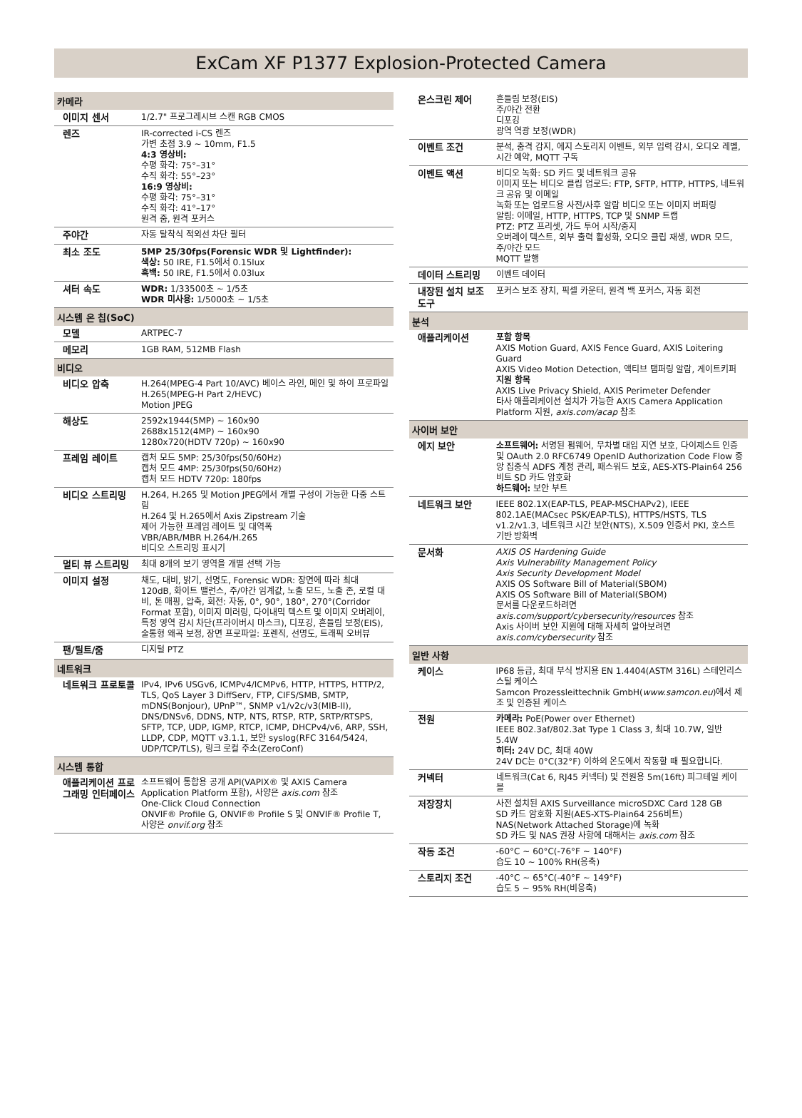ExCam XF P1377 Explosion-Protected Camera
| 카메라 | |
| --- | --- |
| 이미지 센서 | 1/2.7" 프로그레시브 스캔 RGB CMOS |
| 렌즈 | IR-corrected i-CS 렌즈 가변 초점 3.9 ~ 10mm, F1.5 4:3 영상비: 수평 화각: 75°–31° 수직 화각: 55°–23° 16:9 영상비: 수평 화각: 75°–31° 수직 화각: 41°–17° 원격 줌, 원격 포커스 |
| 주야간 | 자동 탈착식 적외선 차단 필터 |
| 최소 조도 | 5MP 25/30fps(Forensic WDR 및 Lightfinder): 색상: 50 IRE, F1.5에서 0.15lux 흑백: 50 IRE, F1.5에서 0.03lux |
| 셔터 속도 | WDR: 1/33500초 ~ 1/5초 WDR 미사용: 1/5000초 ~ 1/5초 |
| 시스템 온 칩(SoC) | |
| 모델 | ARTPEC-7 |
| 메모리 | 1GB RAM, 512MB Flash |
| 비디오 | |
| 비디오 압축 | H.264(MPEG-4 Part 10/AVC) 베이스 라인, 메인 및 하이 프로파일 H.265(MPEG-H Part 2/HEVC) Motion JPEG |
| 해상도 | 2592x1944(5MP) ~ 160x90 2688x1512(4MP) ~ 160x90 1280x720(HDTV 720p) ~ 160x90 |
| 프레임 레이트 | 캡처 모드 5MP: 25/30fps(50/60Hz) 캡처 모드 4MP: 25/30fps(50/60Hz) 캡처 모드 HDTV 720p: 180fps |
| 비디오 스트리밍 | H.264, H.265 및 Motion JPEG에서 개별 구성이 가능한 다중 스트림 H.264 및 H.265에서 Axis Zipstream 기술 제어 가능한 프레임 레이트 및 대역폭 VBR/ABR/MBR H.264/H.265 비디오 스트리밍 표시기 |
| 멀티 뷰 스트리밍 | 최대 8개의 보기 영역을 개별 선택 가능 |
| 이미지 설정 | 채도, 대비, 밝기, 선명도, Forensic WDR: 장면에 따라 최대 120dB, 화이트 밸런스, 주/야간 임계값, 노출 모드, 노출 존, 로컬 대비, 톤 매핑, 압축, 회전: 자동, 0°, 90°, 180°, 270°(Corridor Format 포함), 이미지 미러링, 다이내믹 텍스트 및 이미지 오버레이, 특정 영역 감시 차단(프라이버시 마스크), 디포깅, 흔들림 보정(EIS), 술통형 왜곡 보정, 장면 프로파일: 포렌직, 선명도, 트래픽 오버뷰 |
| 팬/틸트/줌 | 디지털 PTZ |
| 네트워크 | |
| 네트워크 프로토콜 | IPv4, IPv6 USGv6, ICMPv4/ICMPv6, HTTP, HTTPS, HTTP/2, TLS, QoS Layer 3 DiffServ, FTP, CIFS/SMB, SMTP, mDNS(Bonjour), UPnP™, SNMP v1/v2c/v3(MIB-II), DNS/DNSv6, DDNS, NTP, NTS, RTSP, RTP, SRTP/RTSPS, SFTP, TCP, UDP, IGMP, RTCP, ICMP, DHCPv4/v6, ARP, SSH, LLDP, CDP, MQTT v3.1.1, 보안 syslog(RFC 3164/5424, UDP/TCP/TLS), 링크 로컬 주소(ZeroConf) |
| 시스템 통합 | |
| 애플리케이션 프로그래밍 인터페이스 | 소프트웨어 통합용 공개 API(VAPIX® 및 AXIS Camera Application Platform 포함), 사양은 axis.com 참조 One-Click Cloud Connection ONVIF® Profile G, ONVIF® Profile S 및 ONVIF® Profile T, 사양은 onvif.org 참조 |
| 온스크린 제어 | 흔들림 보정(EIS) 주/야간 전환 디포깅 광역 역광 보정(WDR) |
| 이벤트 조건 | 분석, 충격 감지, 에지 스토리지 이벤트, 외부 입력 감시, 오디오 레벨, 시간 예약, MQTT 구독 |
| 이벤트 액션 | 비디오 녹화: SD 카드 및 네트워크 공유 이미지 또는 비디오 클립 업로드: FTP, SFTP, HTTP, HTTPS, 네트워크 공유 및 이메일 녹화 또는 업로드용 사전/사후 알람 비디오 또는 이미지 버퍼링 알림: 이메일, HTTP, HTTPS, TCP 및 SNMP 트랩 PTZ: PTZ 프리셋, 가드 투어 시작/중지 오버레이 텍스트, 외부 출력 활성화, 오디오 클립 재생, WDR 모드, 주/야간 모드 MQTT 발행 |
| 데이터 스트리밍 | 이벤트 데이터 |
| 내장된 설치 보조 도구 | 포커스 보조 장치, 픽셀 카운터, 원격 백 포커스, 자동 회전 |
| 분석 | |
| 애플리케이션 | 포함 항목 AXIS Motion Guard, AXIS Fence Guard, AXIS Loitering Guard AXIS Video Motion Detection, 액티브 탬퍼링 알람, 게이트키퍼 지원 항목 AXIS Live Privacy Shield, AXIS Perimeter Defender 타사 애플리케이션 설치가 가능한 AXIS Camera Application Platform 지원, axis.com/acap 참조 |
| 사이버 보안 | |
| 에지 보안 | 소프트웨어: 서명된 펌웨어, 무차별 대입 지연 보호, 다이제스트 인증 및 OAuth 2.0 RFC6749 OpenID Authorization Code Flow 중앙 집중식 ADFS 계정 관리, 패스워드 보호, AES-XTS-Plain64 256비트 SD 카드 암호화 하드웨어: 보안 부트 |
| 네트워크 보안 | IEEE 802.1X(EAP-TLS, PEAP-MSCHAPv2), IEEE 802.1AE(MACsec PSK/EAP-TLS), HTTPS/HSTS, TLS v1.2/v1.3, 네트워크 시간 보안(NTS), X.509 인증서 PKI, 호스트 기반 방화벽 |
| 문서화 | AXIS OS Hardening Guide Axis Vulnerability Management Policy Axis Security Development Model AXIS OS Software Bill of Material(SBOM) AXIS OS Software Bill of Material(SBOM) 문서를 다운로드하려면 axis.com/support/cybersecurity/resources 참조 Axis 사이버 보안 지원에 대해 자세히 알아보려면 axis.com/cybersecurity 참조 |
| 일반 사항 | |
| 케이스 | IP68 등급, 최대 부식 방지용 EN 1.4404(ASTM 316L) 스테인리스 스틸 케이스 Samcon Prozessleittechnik GmbH( www.samcon.eu )에서 제조 및 인증된 케이스 |
| 전원 | 카메라: PoE(Power over Ethernet) IEEE 802.3af/802.3at Type 1 Class 3, 최대 10.7W, 일반 5.4W 히터: 24V DC, 최대 40W 24V DC는 0°C(32°F) 이하의 온도에서 작동할 때 필요합니다. |
| 커넥터 | 네트워크(Cat 6, RJ45 커넥터) 및 전원용 5m(16ft) 피그테일 케이블 |
| 저장장치 | 사전 설치된 AXIS Surveillance microSDXC Card 128 GB SD 카드 암호화 지원(AES-XTS-Plain64 256비트) NAS(Network Attached Storage)에 녹화 SD 카드 및 NAS 권장 사항에 대해서는 axis.com 참조 |
| 작동 조건 | -60°C ~ 60°C(-76°F ~ 140°F) 습도 10 ~ 100% RH(응축) |
| 스토리지 조건 | -40°C ~ 65°C(-40°F ~ 149°F) 습도 5 ~ 95% RH(비응축) |